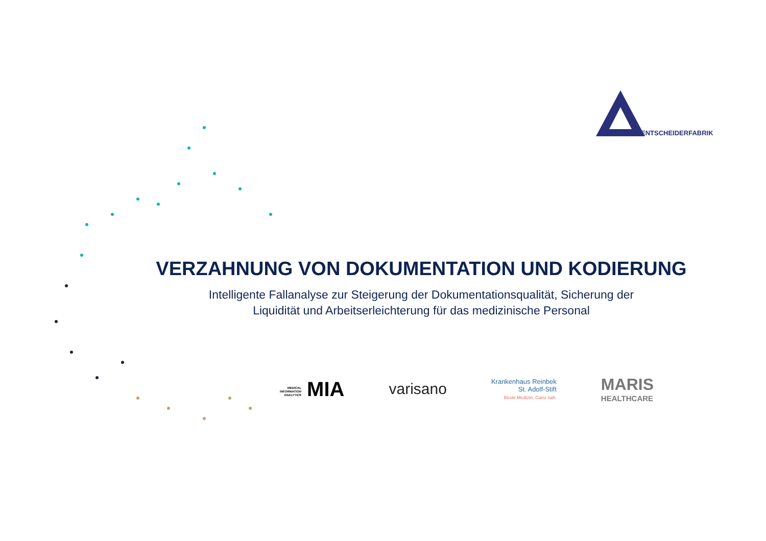ENTSCHEIDERFABRIK
VERZAHNUNG VON DOKUMENTATION UND KODIERUNG
Intelligente Fallanalyse zur Steigerung der Dokumentationsqualität, Sicherung der
Liquidität und Arbeitserleichterung für das medizinische Personal
MEDICAL INFORMATION ANALYTICS MIA
varisano
Krankenhaus Reinbek
St. Adolf-Stift
Beste Medizin. Ganz nah.
MARIS
HEALTHCARE